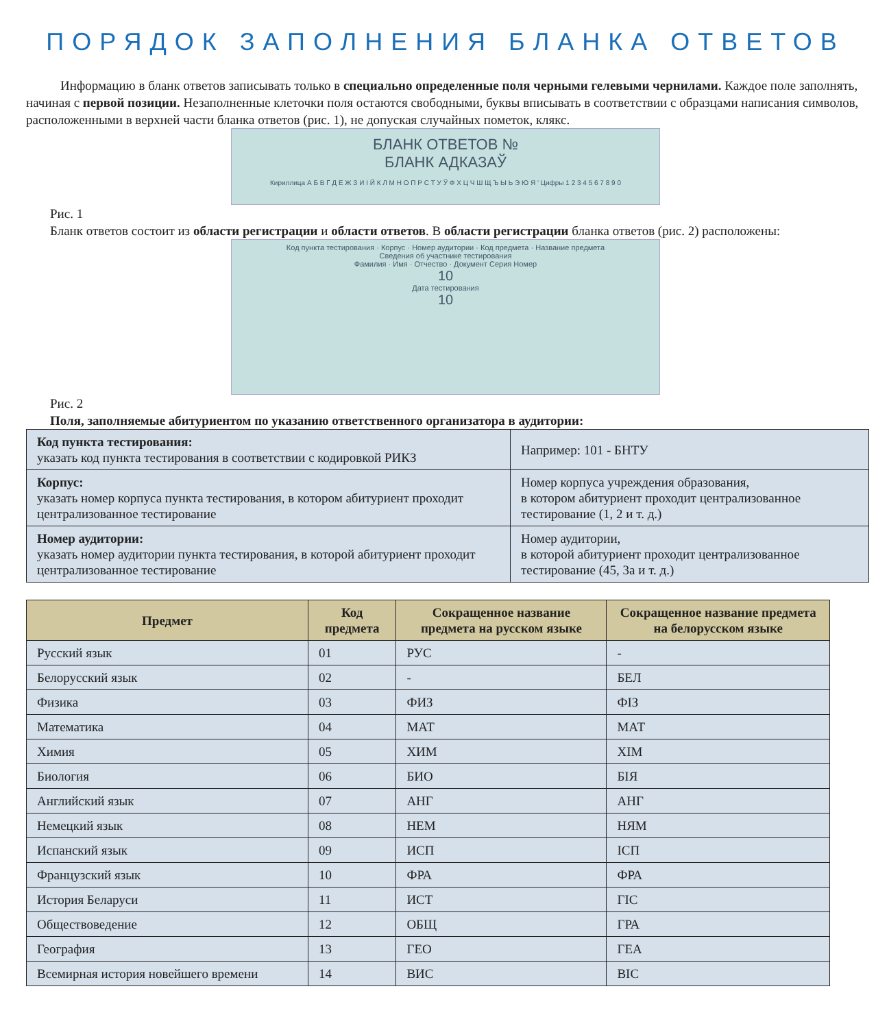ПОРЯДОК ЗАПОЛНЕНИЯ БЛАНКА ОТВЕТОВ
Информацию в бланк ответов записывать только в специально определенные поля черными гелевыми чернилами. Каждое поле заполнять, начиная с первой позиции. Незаполненные клеточки поля остаются свободными, буквы вписывать в соответствии с образцами написания символов, расположенными в верхней части бланка ответов (рис. 1), не допуская случайных пометок, клякс.
БЛАНК ОТВЕТОВ №
БЛАНК АДКАЗАЎ
Кириллица А Б В Г Д Е Ж З И І Й К Л М Н О П Р С Т У Ў Ф Х Ц Ч Ш Щ Ъ Ы Ь Э Ю Я ' Цифры 1 2 3 4 5 6 7 8 9 0
Рис. 1
Бланк ответов состоит из области регистрации и области ответов. В области регистрации бланка ответов (рис. 2) расположены:
Код пункта тестирования · Корпус · Номер аудитории · Код предмета · Название предмета
Сведения об участнике тестирования
Фамилия · Имя · Отчество · Документ Серия Номер
10
Дата тестирования
10
Рис. 2
Поля, заполняемые абитуриентом по указанию ответственного организатора в аудитории:
| Код пункта тестирования: указать код пункта тестирования в соответствии с кодировкой РИКЗ | Например: 101 - БНТУ |
| Корпус: указать номер корпуса пункта тестирования, в котором абитуриент проходит централизованное тестирование | Номер корпуса учреждения образования, в котором абитуриент проходит централизованное тестирование (1, 2 и т. д.) |
| Номер аудитории: указать номер аудитории пункта тестирования, в которой абитуриент проходит централизованное тестирование | Номер аудитории, в которой абитуриент проходит централизованное тестирование (45, 3а и т. д.) |
| Предмет | Код предмета | Сокращенное название предмета на русском языке | Сокращенное название предмета на белорусском языке |
| --- | --- | --- | --- |
| Русский язык | 01 | РУС | - |
| Белорусский язык | 02 | - | БЕЛ |
| Физика | 03 | ФИЗ | ФІЗ |
| Математика | 04 | МАТ | МАТ |
| Химия | 05 | ХИМ | ХІМ |
| Биология | 06 | БИО | БІЯ |
| Английский язык | 07 | АНГ | АНГ |
| Немецкий язык | 08 | НЕМ | НЯМ |
| Испанский язык | 09 | ИСП | ІСП |
| Французский язык | 10 | ФРА | ФРА |
| История Беларуси | 11 | ИСТ | ГІС |
| Обществоведение | 12 | ОБЩ | ГРА |
| География | 13 | ГЕО | ГЕА |
| Всемирная история новейшего времени | 14 | ВИС | ВІС |